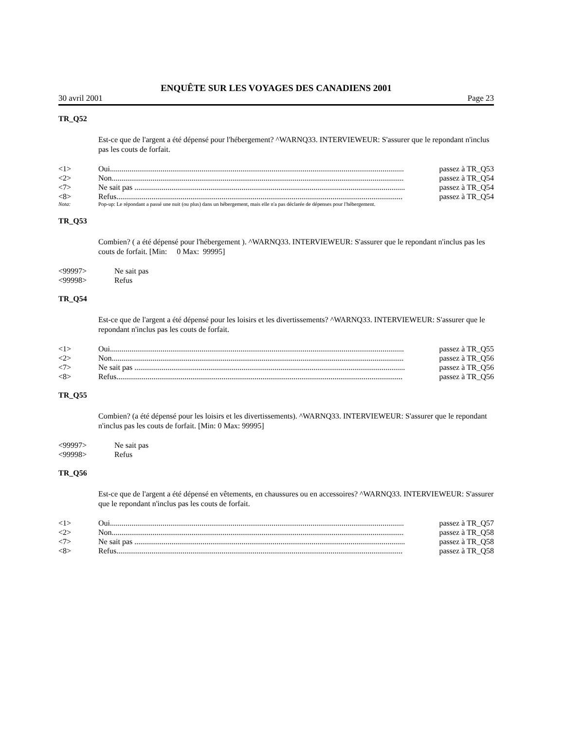ENQUÊTE SUR LES VOYAGES DES CANADIENS 2001
30 avril 2001 Page 23
TR_Q52
Est-ce que de l'argent a été dépensé pour l'hébergement? ^WARNQ33. INTERVIEWEUR: S'assurer que le repondant n'inclus pas les couts de forfait.
<1> Oui....................................................................................................................................................... passez à TR_Q53
<2> Non...................................................................................................................................................... passez à TR_Q54
<7> Ne sait pas ........................................................................................................................................... passez à TR_Q54
<8> Refus................................................................................................................................................... passez à TR_Q54
Nota: Pop-up: Le répondant a passé une nuit (ou plus) dans un hébergement, mais elle n'a pas déclarée de dépenses pour l'hébergement.
TR_Q53
Combien? ( a été dépensé pour l'hébergement ). ^WARNQ33. INTERVIEWEUR: S'assurer que le repondant n'inclus pas les couts de forfait. [Min: 0 Max: 99995]
<99997> Ne sait pas
<99998> Refus
TR_Q54
Est-ce que de l'argent a été dépensé pour les loisirs et les divertissements? ^WARNQ33. INTERVIEWEUR: S'assurer que le repondant n'inclus pas les couts de forfait.
<1> Oui....................................................................................................................................................... passez à TR_Q55
<2> Non...................................................................................................................................................... passez à TR_Q56
<7> Ne sait pas ........................................................................................................................................... passez à TR_Q56
<8> Refus................................................................................................................................................... passez à TR_Q56
TR_Q55
Combien? (a été dépensé pour les loisirs et les divertissements). ^WARNQ33. INTERVIEWEUR: S'assurer que le repondant n'inclus pas les couts de forfait. [Min: 0 Max: 99995]
<99997> Ne sait pas
<99998> Refus
TR_Q56
Est-ce que de l'argent a été dépensé en vêtements, en chaussures ou en accessoires? ^WARNQ33. INTERVIEWEUR: S'assurer que le repondant n'inclus pas les couts de forfait.
<1> Oui....................................................................................................................................................... passez à TR_Q57
<2> Non...................................................................................................................................................... passez à TR_Q58
<7> Ne sait pas ........................................................................................................................................... passez à TR_Q58
<8> Refus................................................................................................................................................... passez à TR_Q58